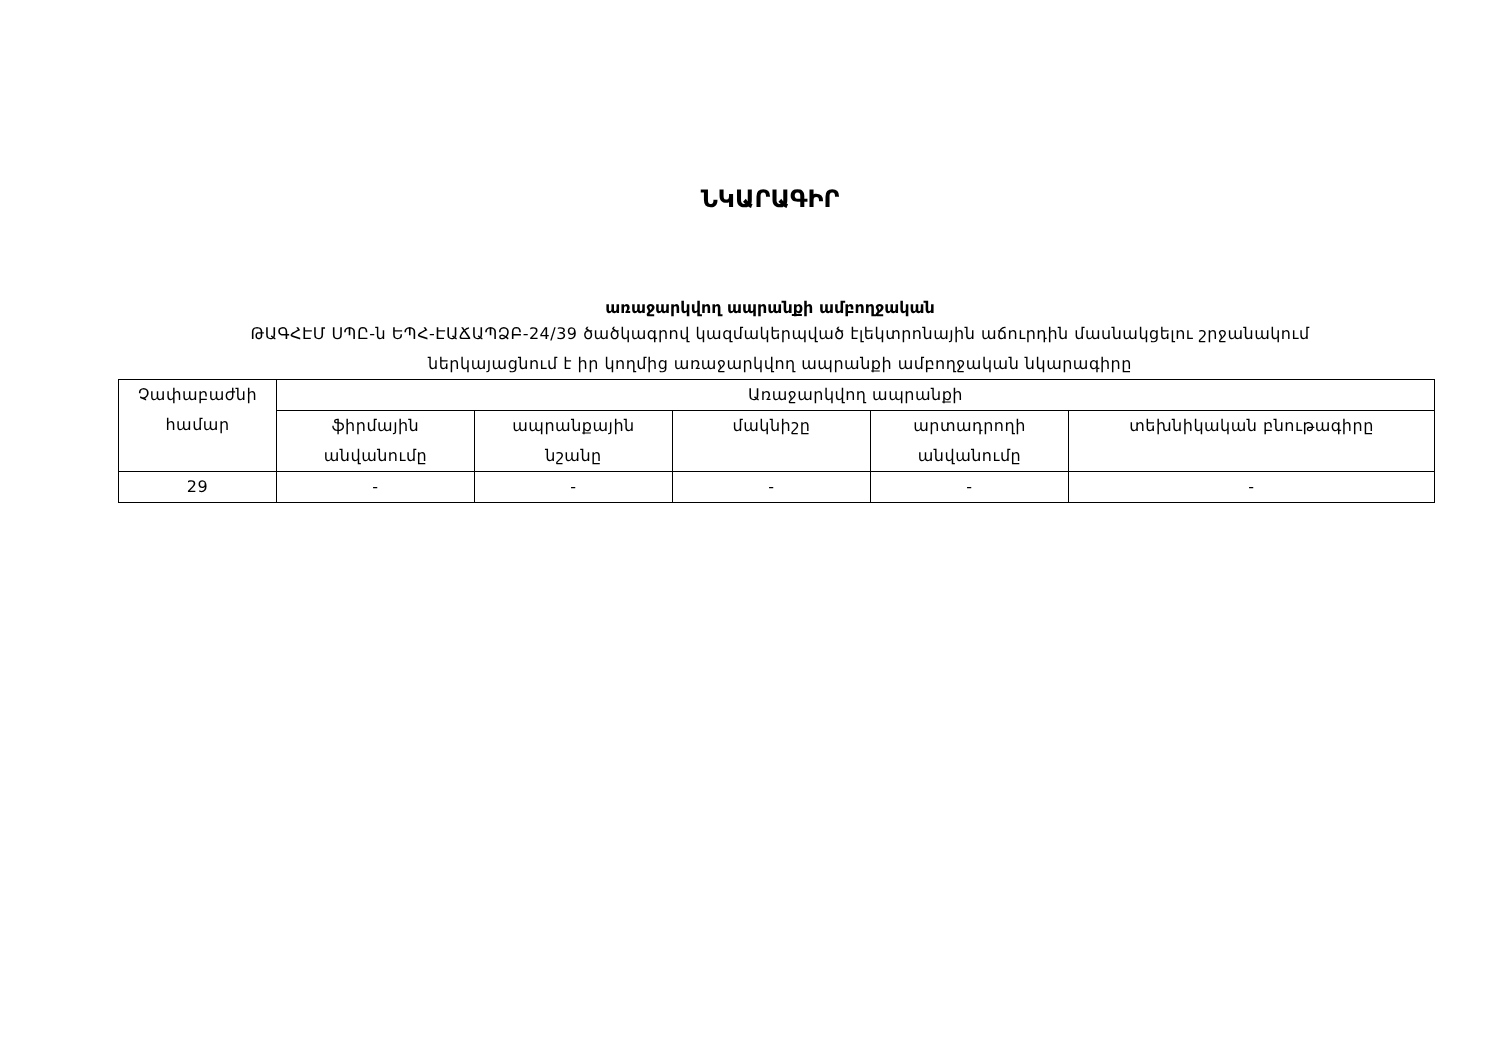ՆԿԱՐԱԳԻՐ
առաջարկվող ապրանքի ամբողջական
ԹԱԳՀԷՄ ՍՊԸ-ն ԵՊՀ-ԷԱՃԱՊՁԲ-24/39 ծածկագրով կազմակերպված էլեկտրոնային աճուրդին մասնակցելու շրջանակում
ներկայացնում է իր կողմից առաջարկվող ապրանքի ամբողջական նկարագիրը
| Չափաբաժնի համար | Առաջարկվող ապրանքի | | | | |
| --- | --- | --- | --- | --- | --- |
| | ֆիրմային անվանումը | ապրանքային նշանը | մակնիշը | արտադրողի անվանումը | տեխնիկական բնութագիրը |
| 29 | - | - | - | - | - |